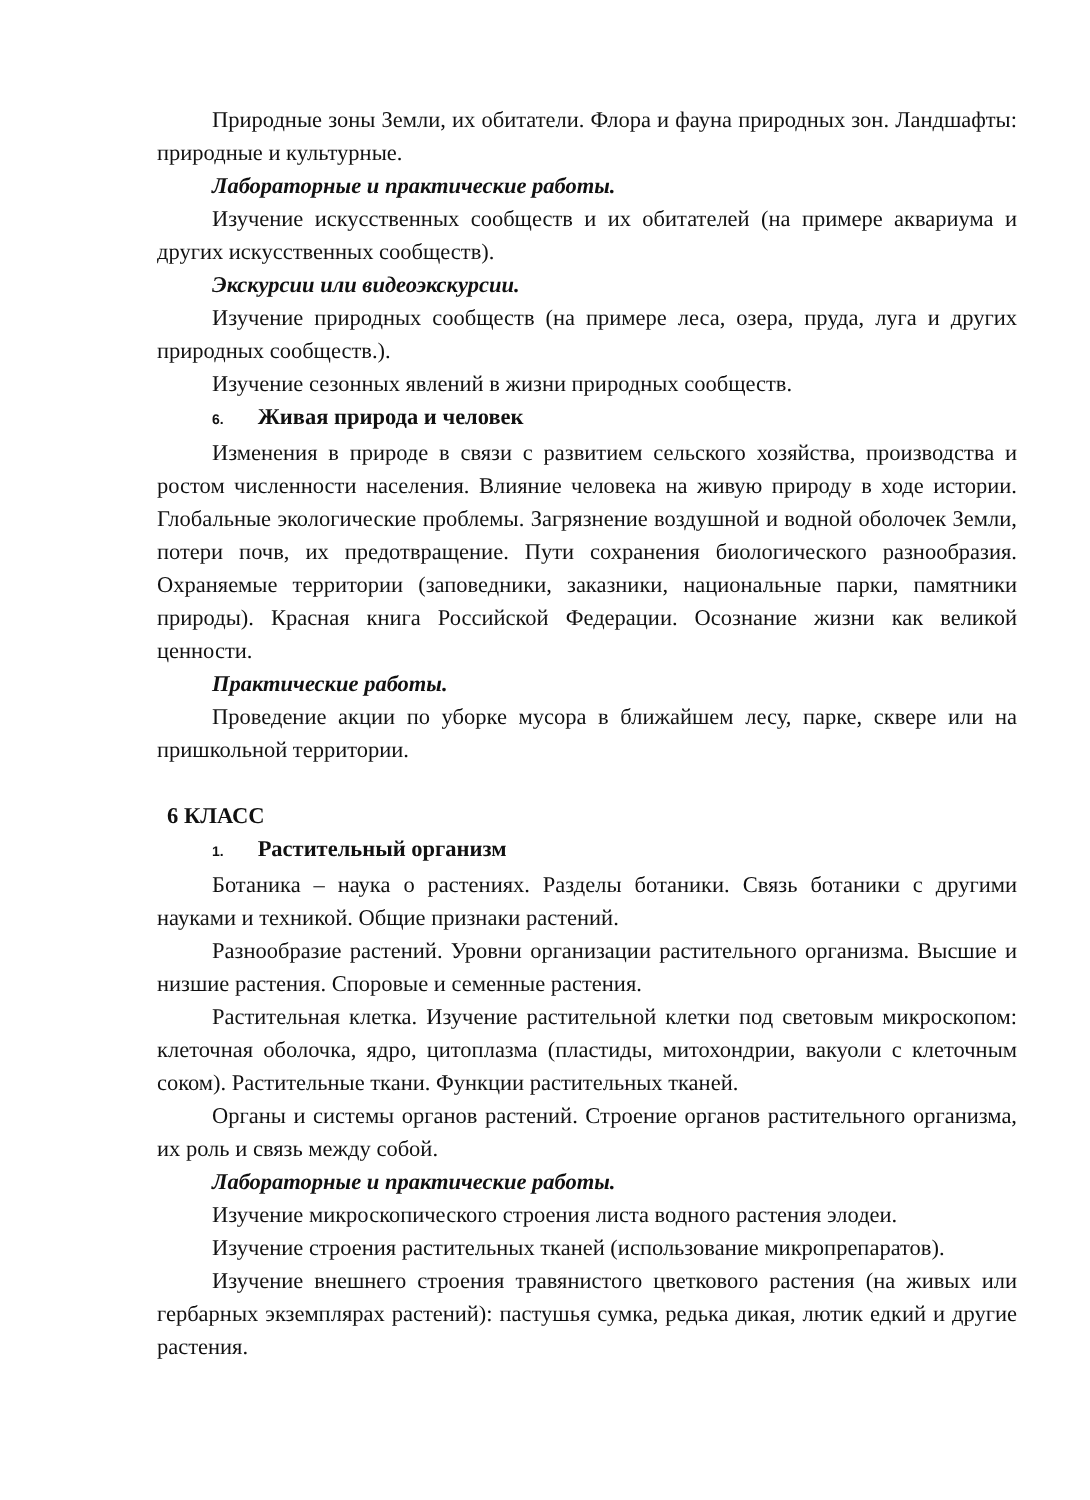Природные зоны Земли, их обитатели. Флора и фауна природных зон. Ландшафты: природные и культурные.
Лабораторные и практические работы.
Изучение искусственных сообществ и их обитателей (на примере аквариума и других искусственных сообществ).
Экскурсии или видеоэкскурсии.
Изучение природных сообществ (на примере леса, озера, пруда, луга и других природных сообществ.).
Изучение сезонных явлений в жизни природных сообществ.
6. Живая природа и человек
Изменения в природе в связи с развитием сельского хозяйства, производства и ростом численности населения. Влияние человека на живую природу в ходе истории. Глобальные экологические проблемы. Загрязнение воздушной и водной оболочек Земли, потери почв, их предотвращение. Пути сохранения биологического разнообразия. Охраняемые территории (заповедники, заказники, национальные парки, памятники природы). Красная книга Российской Федерации. Осознание жизни как великой ценности.
Практические работы.
Проведение акции по уборке мусора в ближайшем лесу, парке, сквере или на пришкольной территории.
6 КЛАСС
1. Растительный организм
Ботаника – наука о растениях. Разделы ботаники. Связь ботаники с другими науками и техникой. Общие признаки растений.
Разнообразие растений. Уровни организации растительного организма. Высшие и низшие растения. Споровые и семенные растения.
Растительная клетка. Изучение растительной клетки под световым микроскопом: клеточная оболочка, ядро, цитоплазма (пластиды, митохондрии, вакуоли с клеточным соком). Растительные ткани. Функции растительных тканей.
Органы и системы органов растений. Строение органов растительного организма, их роль и связь между собой.
Лабораторные и практические работы.
Изучение микроскопического строения листа водного растения элодеи.
Изучение строения растительных тканей (использование микропрепаратов).
Изучение внешнего строения травянистого цветкового растения (на живых или гербарных экземплярах растений): пастушья сумка, редька дикая, лютик едкий и другие растения.